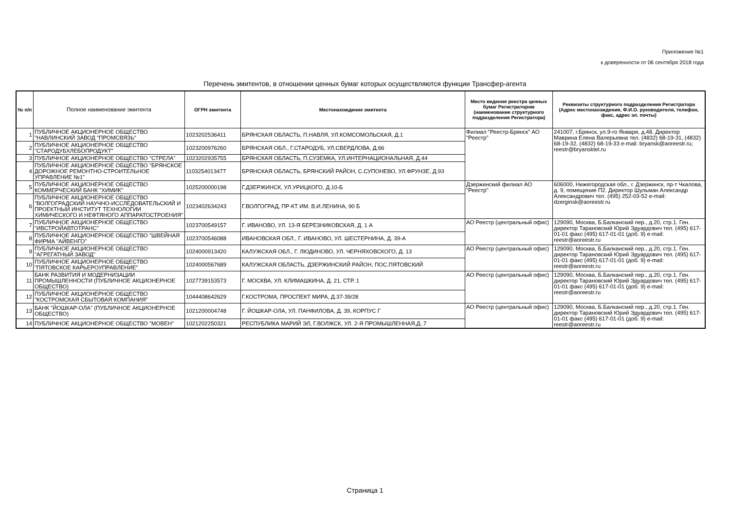Приложение №1
к доверенности от 06 сентября 2018 года
Перечень эмитентов, в отношении ценных бумаг которых осуществляются функции Трансфер-агента
| № п/п | Полное наименование эмитента | ОГРН эмитента | Местонахождение эмитента | Место ведения реестра ценных бумаг Регистратором (наименование структурного подразделения Регистратора) | Реквизиты структурного подразделения Регистратора (Адрес местонахождения, Ф.И.О. руководителя, телефон, факс, адрес эл. почты) |
| --- | --- | --- | --- | --- | --- |
| 1 | ПУБЛИЧНОЕ АКЦИОНЕРНОЕ ОБЩЕСТВО "НАВЛИНСКИЙ ЗАВОД "ПРОМСВЯЗЬ" | 1023202536411 | БРЯНСКАЯ ОБЛАСТЬ, П.НАВЛЯ, УЛ.КОМСОМОЛЬСКАЯ, Д.1 | Филиал "Реестр-Брянск" АО "Реестр" | 241007, г.Брянск, ул.9-го Января, д.48. Директор Маврина Елена Валерьевна тел. (4832) 68-19-31, (4832) 68-19-32, (4832) 68-19-33 e-mail: bryansk@aoreestr.ru; reestr@bryansktel.ru |
| 2 | ПУБЛИЧНОЕ АКЦИОНЕРНОЕ ОБЩЕСТВО "СТАРОДУБХЛЕБОПРОДУКТ" | 1023200976260 | БРЯНСКАЯ ОБЛ., Г.СТАРОДУБ, УЛ.СВЕРДЛОВА, Д.66 | | |
| 3 | ПУБЛИЧНОЕ АКЦИОНЕРНОЕ ОБЩЕСТВО "СТРЕЛА" | 1023202935755 | БРЯНСКАЯ ОБЛАСТЬ, П.СУЗЕМКА, УЛ.ИНТЕРНАЦИОНАЛЬНАЯ, Д.44 | | |
| 4 | ПУБЛИЧНОЕ АКЦИОНЕРНОЕ ОБЩЕСТВО "БРЯНСКОЕ ДОРОЖНОЕ РЕМОНТНО-СТРОИТЕЛЬНОЕ УПРАВЛЕНИЕ №1" | 1103254013477 | БРЯНСКАЯ ОБЛАСТЬ, БРЯНСКИЙ РАЙОН, С.СУПОНЕВО, УЛ.ФРУНЗЕ, Д.93 | | |
| 5 | ПУБЛИЧНОЕ АКЦИОНЕРНОЕ ОБЩЕСТВО КОММЕРЧЕСКИЙ БАНК "ХИМИК" | 1025200000198 | Г.ДЗЕРЖИНСК, УЛ.УРИЦКОГО, Д.10-Б | Дзержинский филиал АО "Реестр" | 606000, Нижегородская обл., г. Дзержинск, пр-т Чкалова, д. 9, помещение П2. Директор Шульман Александр Александрович тел. (495) 252-03-52 e-mail: dzerginsk@aoreestr.ru |
| 6 | ПУБЛИЧНОЕ АКЦИОНЕРНОЕ ОБЩЕСТВО "ВОЛГОГРАДСКИЙ НАУЧНО-ИССЛЕДОВАТЕЛЬСКИЙ И ПРОЕКТНЫЙ ИНСТИТУТ ТЕХНОЛОГИИ ХИМИЧЕСКОГО И НЕФТЯНОГО АППАРАТОСТРОЕНИЯ" | 1023402634243 | Г.ВОЛГОГРАД, ПР-КТ ИМ. В.И.ЛЕНИНА, 90 Б | | |
| 7 | ПУБЛИЧНОЕ АКЦИОНЕРНОЕ ОБЩЕСТВО "ИВСТРОЙАВТОТРАНС" | 1023700549157 | Г. ИВАНОВО, УЛ. 13-Я БЕРЕЗНИКОВСКАЯ, Д. 1 А | АО Реестр (центральный офис) | 129090, Москва, Б.Балканский пер., д.20, стр.1. Ген. директор Тарановский Юрий Эдуардович тел. (495) 617-01-01 факс (495) 617-01-01 (доб. 9) e-mail: reestr@aoreestr.ru |
| 8 | ПУБЛИЧНОЕ АКЦИОНЕРНОЕ ОБЩЕСТВО "ШВЕЙНАЯ ФИРМА "АЙВЕНГО" | 1023700546088 | ИВАНОВСКАЯ ОБЛ., Г. ИВАНОВО, УЛ. ШЕСТЕРНИНА, Д. 39-А | | |
| 9 | ПУБЛИЧНОЕ АКЦИОНЕРНОЕ ОБЩЕСТВО "АГРЕГАТНЫЙ ЗАВОД" | 1024000913420 | КАЛУЖСКАЯ ОБЛ., Г. ЛЮДИНОВО, УЛ. ЧЕРНЯХОВСКОГО, Д. 13 | АО Реестр (центральный офис) | 129090, Москва, Б.Балканский пер., д.20, стр.1. Ген. директор Тарановский Юрий Эдуардович тел. (495) 617-01-01 факс (495) 617-01-01 (доб. 9) e-mail: reestr@aoreestr.ru |
| 10 | ПУБЛИЧНОЕ АКЦИОНЕРНОЕ ОБЩЕСТВО "ПЯТОВСКОЕ КАРЬЕРОУПРАВЛЕНИЕ" | 1024000567689 | КАЛУЖСКАЯ ОБЛАСТЬ, ДЗЕРЖИНСКИЙ РАЙОН, ПОС.ПЯТОВСКИЙ | | |
| 11 | БАНК РАЗВИТИЯ И МОДЕРНИЗАЦИИ ПРОМЫШЛЕННОСТИ (ПУБЛИЧНОЕ АКЦИОНЕРНОЕ ОБЩЕСТВО) | 1027739153573 | Г. МОСКВА, УЛ. КЛИМАШКИНА, Д. 21, СТР. 1 | АО Реестр (центральный офис) | 129090, Москва, Б.Балканский пер., д.20, стр.1. Ген. директор Тарановский Юрий Эдуардович тел. (495) 617-01-01 факс (495) 617-01-01 (доб. 9) e-mail: reestr@aoreestr.ru |
| 12 | ПУБЛИЧНОЕ АКЦИОНЕРНОЕ ОБЩЕСТВО "КОСТРОМСКАЯ СБЫТОВАЯ КОМПАНИЯ" | 1044408642629 | Г.КОСТРОМА, ПРОСПЕКТ МИРА, Д.37-39/28 | | |
| 13 | БАНК "ЙОШКАР-ОЛА" (ПУБЛИЧНОЕ АКЦИОНЕРНОЕ ОБЩЕСТВО) | 1021200004748 | Г. ЙОШКАР-ОЛА, УЛ. ПАНФИЛОВА, Д. 39, КОРПУС Г | АО Реестр (центральный офис) | 129090, Москва, Б.Балканский пер., д.20, стр.1. Ген. директор Тарановский Юрий Эдуардович тел. (495) 617-01-01 факс (495) 617-01-01 (доб. 9) e-mail: reestr@aoreestr.ru |
| 14 | ПУБЛИЧНОЕ АКЦИОНЕРНОЕ ОБЩЕСТВО "МОВЕН" | 1021202250321 | РЕСПУБЛИКА МАРИЙ ЭЛ, Г.ВОЛЖСК, УЛ. 2-Я ПРОМЫШЛЕННАЯ,Д..7 | | |
Страница 1